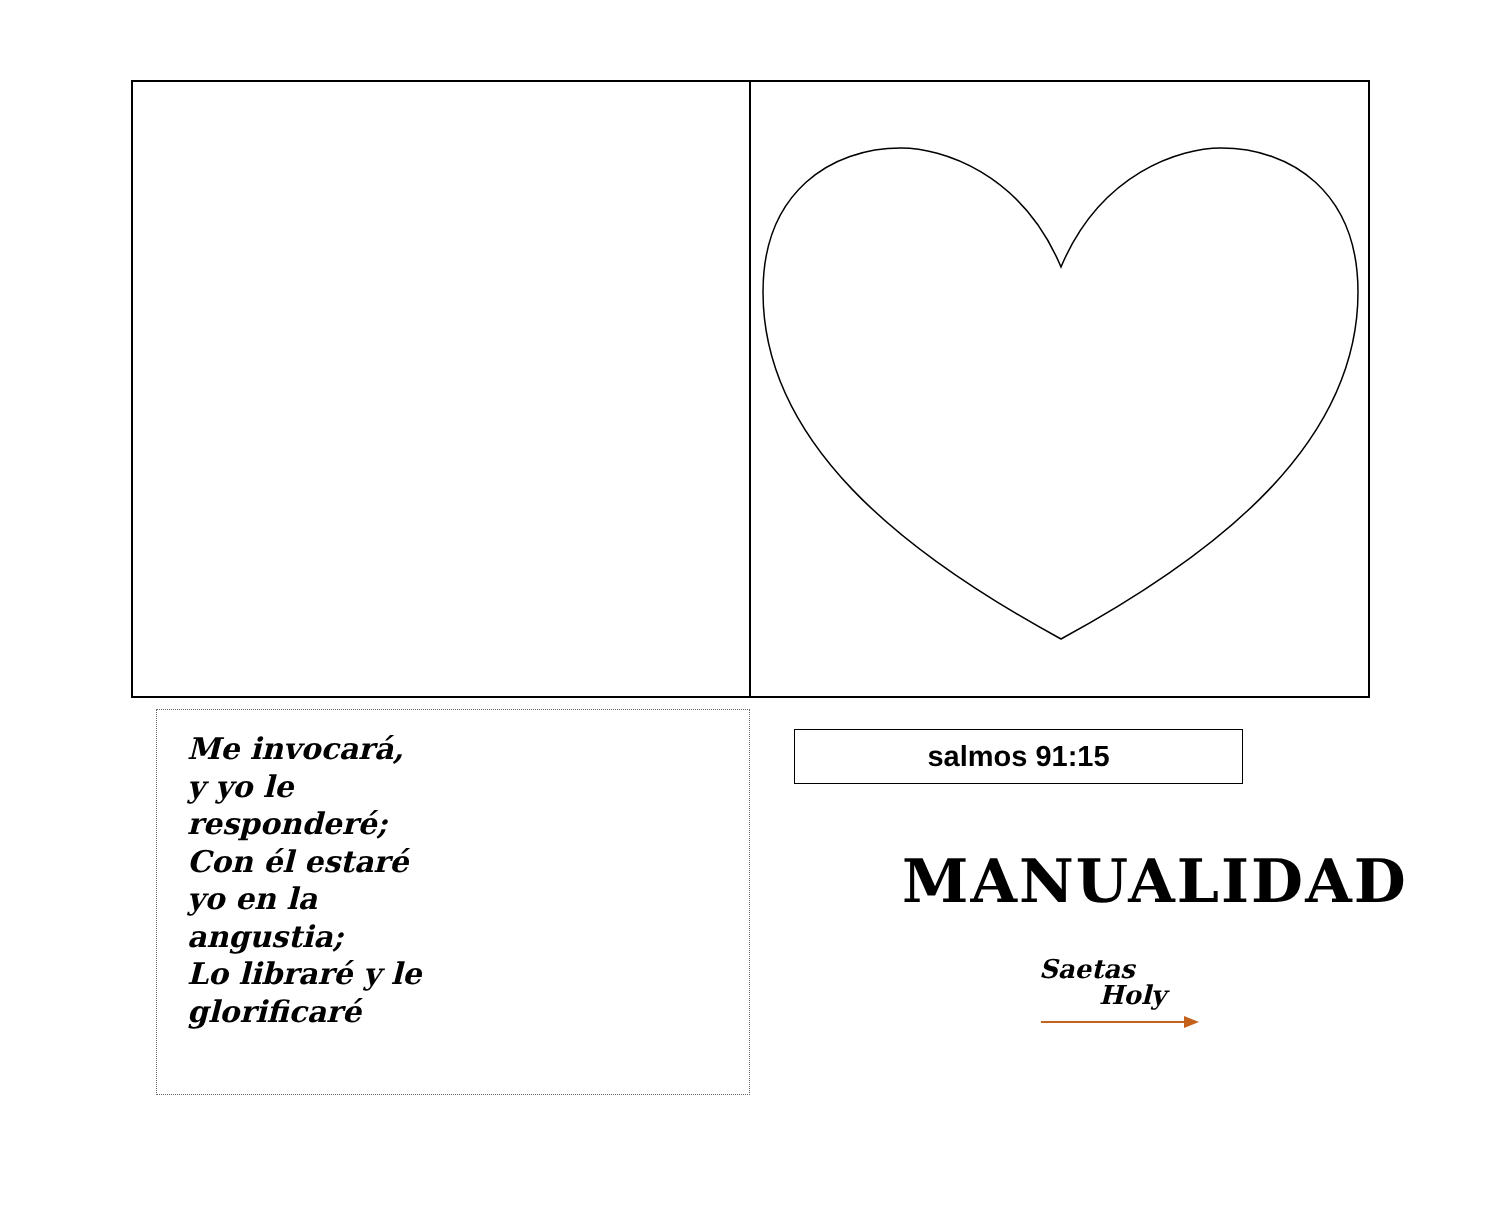Me invocará,
y yo le
responderé;
Con él estaré
yo en la
angustia;
Lo libraré y le
glorificaré
salmos 91:15
MANUALIDAD
Saetas
Holy